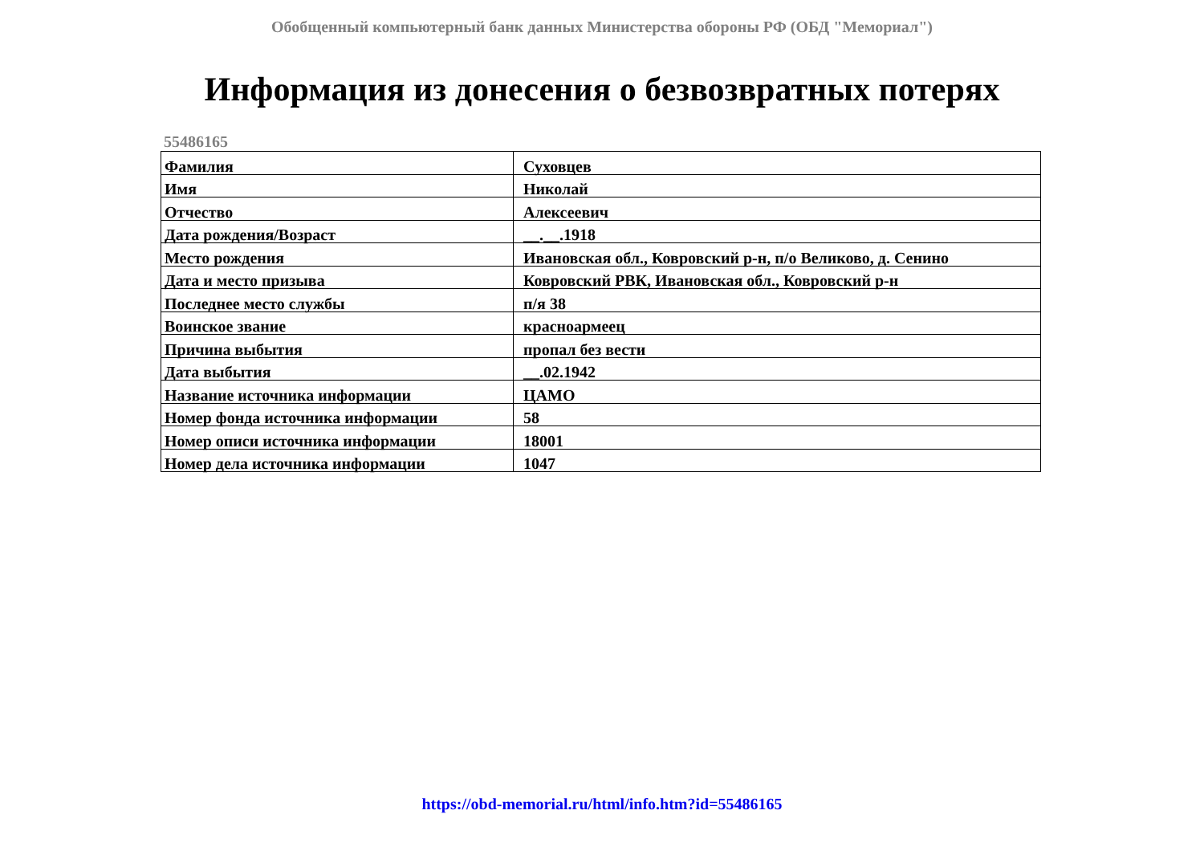Обобщенный компьютерный банк данных Министерства обороны РФ (ОБД "Мемориал")
Информация из донесения о безвозвратных потерях
55486165
| Фамилия | Суховцев |
| Имя | Николай |
| Отчество | Алексеевич |
| Дата рождения/Возраст | __.__.1918 |
| Место рождения | Ивановская обл., Ковровский р-н, п/о Великово, д. Сенино |
| Дата и место призыва | Ковровский РВК, Ивановская обл., Ковровский р-н |
| Последнее место службы | п/я 38 |
| Воинское звание | красноармеец |
| Причина выбытия | пропал без вести |
| Дата выбытия | __.02.1942 |
| Название источника информации | ЦАМО |
| Номер фонда источника информации | 58 |
| Номер описи источника информации | 18001 |
| Номер дела источника информации | 1047 |
https://obd-memorial.ru/html/info.htm?id=55486165